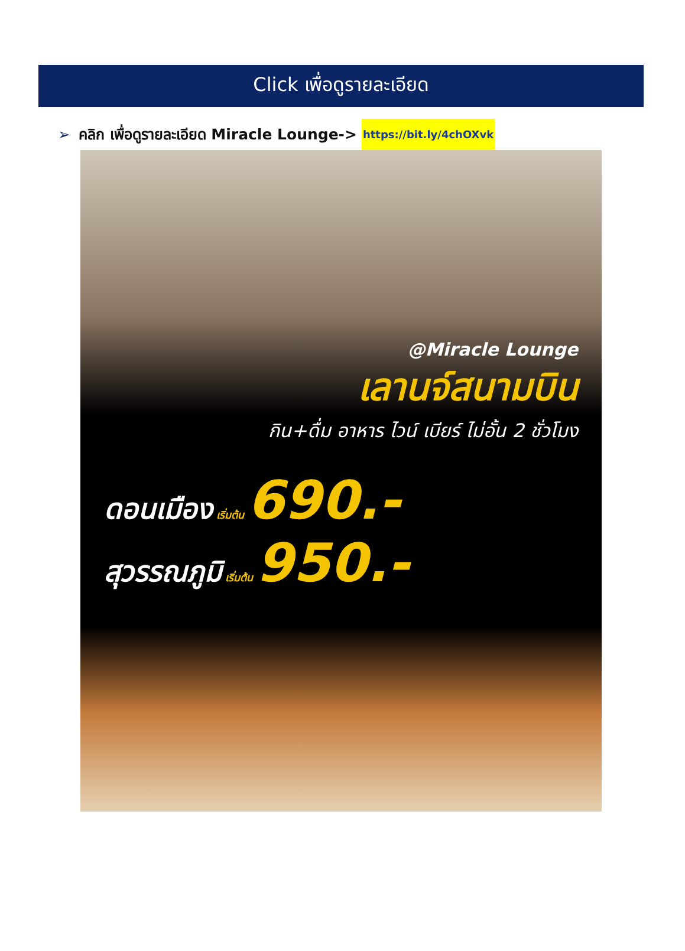Click เพื่อดูรายละเอียด
➢ คลิก เพื่อดูรายละเอียด Miracle Lounge-> https://bit.ly/4chOXvk
@Miracle Lounge
เลานจ์สนามบิน
กิน+ดื่ม อาหาร ไวน์ เบียร์ ไม่อั้น 2 ชั่วโมง
ดอนเมือง เริ่มต้น 690.-
สุวรรณภูมิ เริ่มต้น 950.-